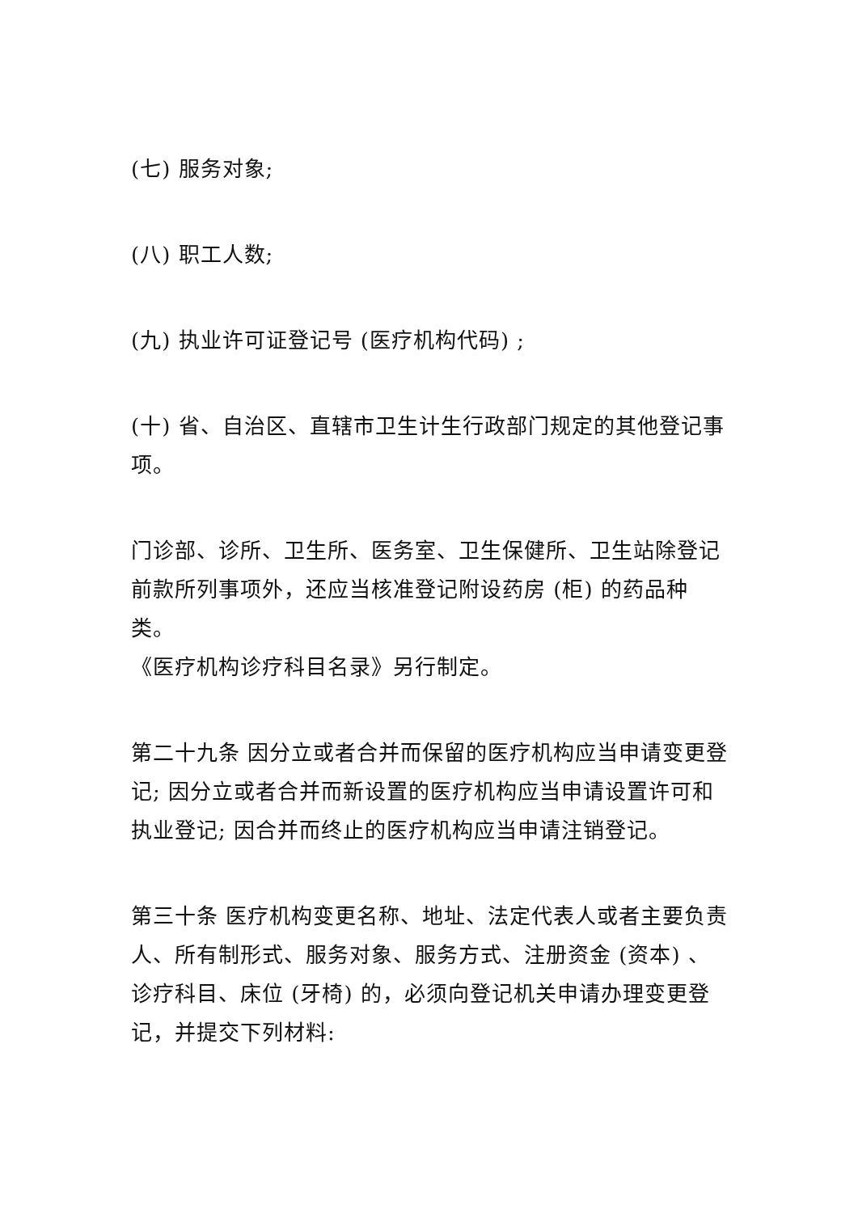(七) 服务对象;
(八) 职工人数;
(九) 执业许可证登记号 (医疗机构代码) ;
(十) 省、自治区、直辖市卫生计生行政部门规定的其他登记事项。
门诊部、诊所、卫生所、医务室、卫生保健所、卫生站除登记前款所列事项外，还应当核准登记附设药房 (柜) 的药品种类。
《医疗机构诊疗科目名录》另行制定。
第二十九条 因分立或者合并而保留的医疗机构应当申请变更登记; 因分立或者合并而新设置的医疗机构应当申请设置许可和执业登记; 因合并而终止的医疗机构应当申请注销登记。
第三十条 医疗机构变更名称、地址、法定代表人或者主要负责人、所有制形式、服务对象、服务方式、注册资金 (资本) 、诊疗科目、床位 (牙椅) 的，必须向登记机关申请办理变更登记，并提交下列材料: